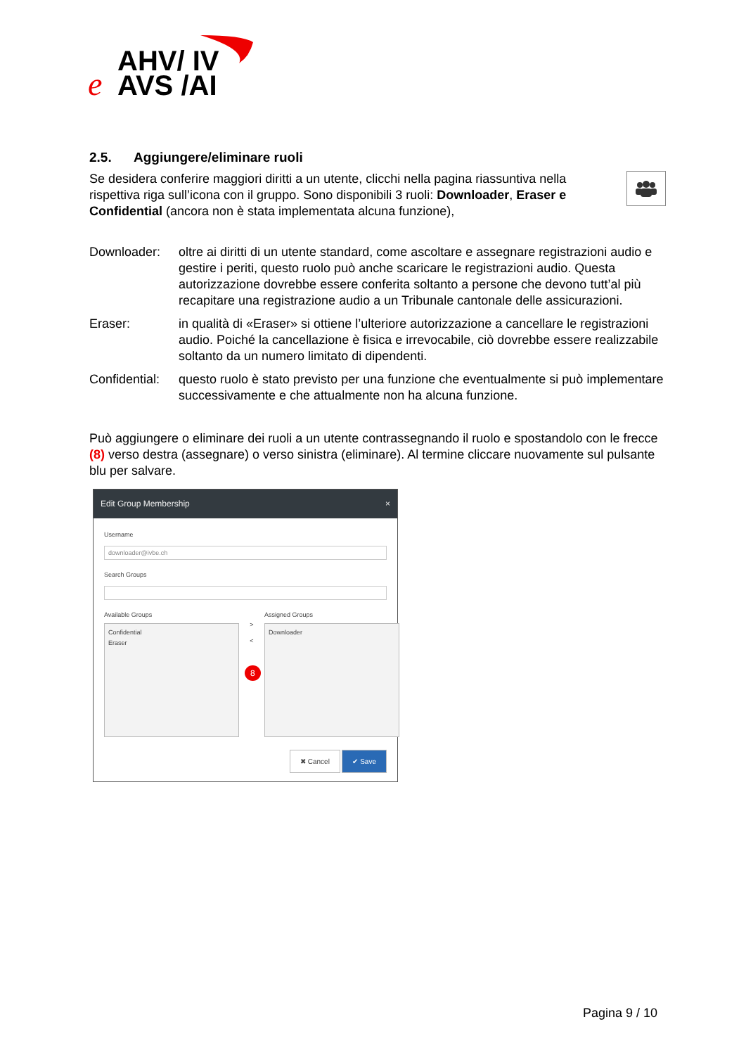AHV/ IV
AVS /AI
e
2.5. Aggiungere/eliminare ruoli
Se desidera conferire maggiori diritti a un utente, clicchi nella pagina riassuntiva nella rispettiva riga sull’icona con il gruppo. Sono disponibili 3 ruoli: Downloader, Eraser e Confidential (ancora non è stata implementata alcuna funzione),
Downloader: oltre ai diritti di un utente standard, come ascoltare e assegnare registrazioni audio e gestire i periti, questo ruolo può anche scaricare le registrazioni audio. Questa autorizzazione dovrebbe essere conferita soltanto a persone che devono tutt’al più recapitare una registrazione audio a un Tribunale cantonale delle assicurazioni.
Eraser: in qualità di «Eraser» si ottiene l’ulteriore autorizzazione a cancellare le registrazioni audio. Poiché la cancellazione è fisica e irrevocabile, ciò dovrebbe essere realizzabile soltanto da un numero limitato di dipendenti.
Confidential:
questo ruolo è stato previsto per una funzione che eventualmente si può implementare successivamente e che attualmente non ha alcuna funzione.
Può aggiungere o eliminare dei ruoli a un utente contrassegnando il ruolo e spostandolo con le frecce (8) verso destra (assegnare) o verso sinistra (eliminare). Al termine cliccare nuovamente sul pulsante blu per salvare.
Edit Group Membership ×
Username
downloader@ivbe.ch
Search Groups
Available Groups
Confidential
Eraser
>
<
8
Assigned Groups
Downloader
✖ Cancel ✔ Save
Pagina 9 / 10